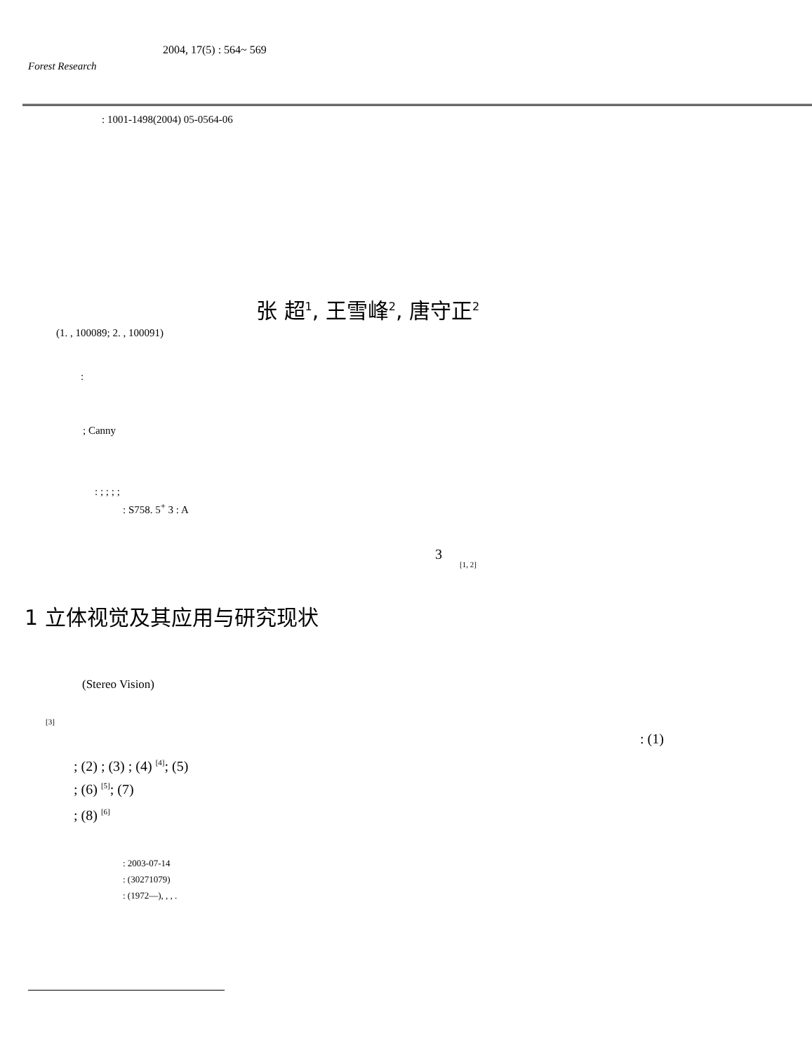2004, 17(5) : 564~ 569
Forest Research
: 1001-1498(2004) 05-0564-06
张 超<sup>1</sup>, 王雪峰<sup>2</sup>, 唐守正<sup>2</sup>
(1. , 100089; 2. , 100091)
:
; Canny
: ; ; ; ;
: S758. 5<sup>+</sup> 3 : A
3
[1, 2]
1 立体视觉及其应用与研究现状
(Stereo Vision)
[3]
: (1)
; (2) ; (3) ; (4) <sup>[4]</sup>; (5)
; (6) <sup>[5]</sup>; (7)
; (8) <sup>[6]</sup>
: 2003-07-14
: (30271079)
: (1972—), , , .